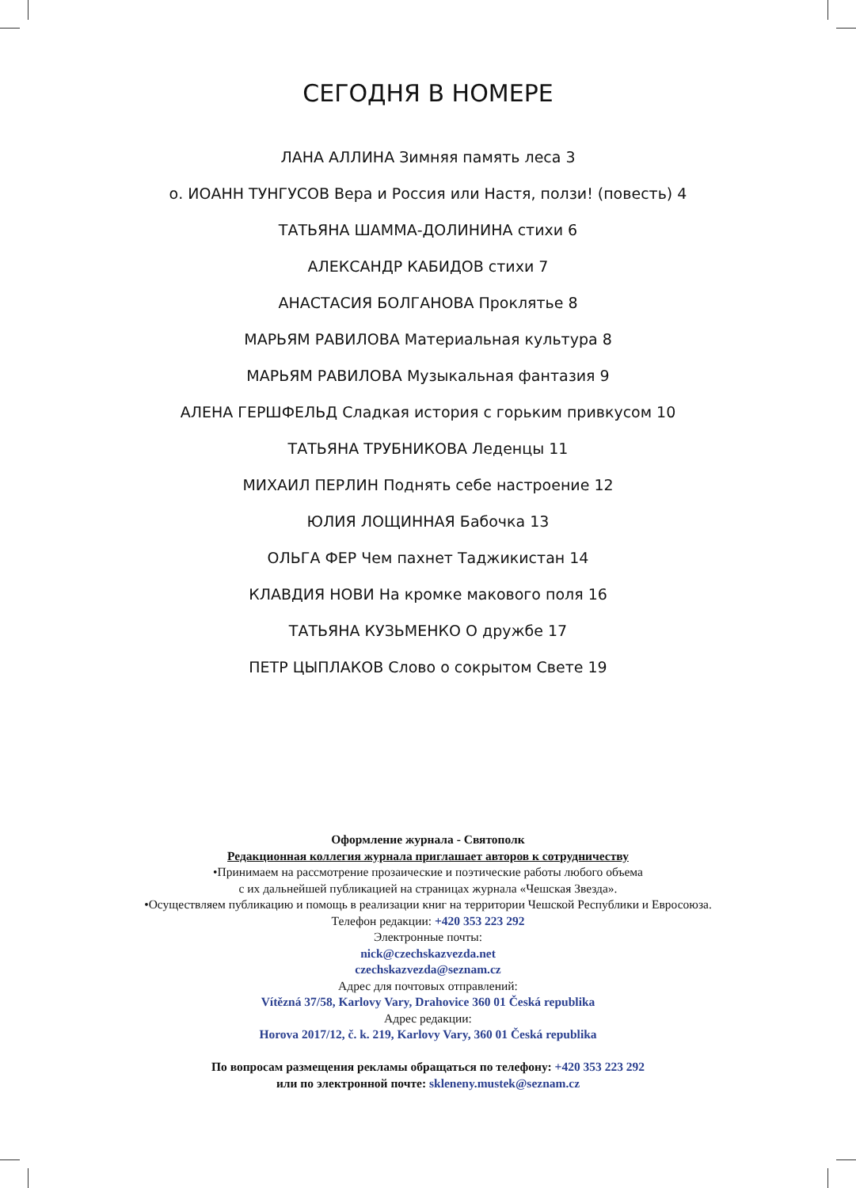СЕГОДНЯ В НОМЕРЕ
ЛАНА АЛЛИНА Зимняя память леса 3
о. ИОАНН ТУНГУСОВ Вера и Россия или Настя, ползи! (повесть) 4
ТАТЬЯНА ШАММА-ДОЛИНИНА стихи 6
АЛЕКСАНДР КАБИДОВ стихи 7
АНАСТАСИЯ БОЛГАНОВА Проклятье 8
МАРЬЯМ РАВИЛОВА Материальная культура 8
МАРЬЯМ РАВИЛОВА Музыкальная фантазия 9
АЛЕНА ГЕРШФЕЛЬД Сладкая история с горьким привкусом 10
ТАТЬЯНА ТРУБНИКОВА Леденцы 11
МИХАИЛ ПЕРЛИН Поднять себе настроение 12
ЮЛИЯ ЛОЩИННАЯ Бабочка 13
ОЛЬГА ФЕР Чем пахнет Таджикистан 14
КЛАВДИЯ НОВИ На кромке макового поля 16
ТАТЬЯНА КУЗЬМЕНКО О дружбе 17
ПЕТР ЦЫПЛАКОВ Слово о сокрытом Свете 19
Оформление журнала - Святополк
Редакционная коллегия журнала приглашает авторов к сотрудничеству
•Принимаем на рассмотрение прозаические и поэтические работы любого объема
с их дальнейшей публикацией на страницах журнала «Чешская Звезда».
•Осуществляем публикацию и помощь в реализации книг на территории Чешской Республики и Евросоюза.
Телефон редакции: +420 353 223 292
Электронные почты:
nick@czechskazvezda.net
czechskazvezda@seznam.cz
Адрес для почтовых отправлений:
Vítězná 37/58, Karlovy Vary, Drahovice 360 01 Česká republika
Адрес редакции:
Horova 2017/12, č. k. 219, Karlovy Vary, 360 01 Česká republika
По вопросам размещения рекламы обращаться по телефону: +420 353 223 292
или по электронной почте: skleneny.mustek@seznam.cz